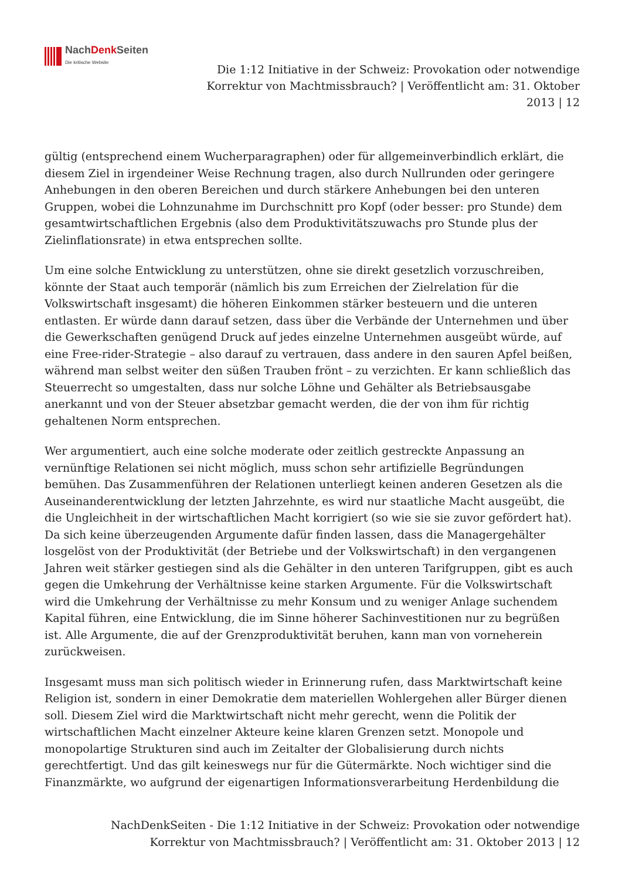NachDenk Seiten
Die kritische Website
Die 1:12 Initiative in der Schweiz: Provokation oder notwendige Korrektur von Machtmissbrauch? | Veröffentlicht am: 31. Oktober 2013 | 12
gültig (entsprechend einem Wucherparagraphen) oder für allgemeinverbindlich erklärt, die diesem Ziel in irgendeiner Weise Rechnung tragen, also durch Nullrunden oder geringere Anhebungen in den oberen Bereichen und durch stärkere Anhebungen bei den unteren Gruppen, wobei die Lohnzunahme im Durchschnitt pro Kopf (oder besser: pro Stunde) dem gesamtwirtschaftlichen Ergebnis (also dem Produktivitätszuwachs pro Stunde plus der Zielinflationsrate) in etwa entsprechen sollte.
Um eine solche Entwicklung zu unterstützen, ohne sie direkt gesetzlich vorzuschreiben, könnte der Staat auch temporär (nämlich bis zum Erreichen der Zielrelation für die Volkswirtschaft insgesamt) die höheren Einkommen stärker besteuern und die unteren entlasten. Er würde dann darauf setzen, dass über die Verbände der Unternehmen und über die Gewerkschaften genügend Druck auf jedes einzelne Unternehmen ausgeübt würde, auf eine Free-rider-Strategie – also darauf zu vertrauen, dass andere in den sauren Apfel beißen, während man selbst weiter den süßen Trauben frönt – zu verzichten. Er kann schließlich das Steuerrecht so umgestalten, dass nur solche Löhne und Gehälter als Betriebsausgabe anerkannt und von der Steuer absetzbar gemacht werden, die der von ihm für richtig gehaltenen Norm entsprechen.
Wer argumentiert, auch eine solche moderate oder zeitlich gestreckte Anpassung an vernünftige Relationen sei nicht möglich, muss schon sehr artifizielle Begründungen bemühen. Das Zusammenführen der Relationen unterliegt keinen anderen Gesetzen als die Auseinanderentwicklung der letzten Jahrzehnte, es wird nur staatliche Macht ausgeübt, die die Ungleichheit in der wirtschaftlichen Macht korrigiert (so wie sie sie zuvor gefördert hat). Da sich keine überzeugenden Argumente dafür finden lassen, dass die Managergehälter losgelöst von der Produktivität (der Betriebe und der Volkswirtschaft) in den vergangenen Jahren weit stärker gestiegen sind als die Gehälter in den unteren Tarifgruppen, gibt es auch gegen die Umkehrung der Verhältnisse keine starken Argumente. Für die Volkswirtschaft wird die Umkehrung der Verhältnisse zu mehr Konsum und zu weniger Anlage suchendem Kapital führen, eine Entwicklung, die im Sinne höherer Sachinvestitionen nur zu begrüßen ist. Alle Argumente, die auf der Grenzproduktivität beruhen, kann man von vorneherein zurückweisen.
Insgesamt muss man sich politisch wieder in Erinnerung rufen, dass Marktwirtschaft keine Religion ist, sondern in einer Demokratie dem materiellen Wohlergehen aller Bürger dienen soll. Diesem Ziel wird die Marktwirtschaft nicht mehr gerecht, wenn die Politik der wirtschaftlichen Macht einzelner Akteure keine klaren Grenzen setzt. Monopole und monopolartige Strukturen sind auch im Zeitalter der Globalisierung durch nichts gerechtfertigt. Und das gilt keineswegs nur für die Gütermärkte. Noch wichtiger sind die Finanzmärkte, wo aufgrund der eigenartigen Informationsverarbeitung Herdenbildung die
NachDenkSeiten - Die 1:12 Initiative in der Schweiz: Provokation oder notwendige Korrektur von Machtmissbrauch? | Veröffentlicht am: 31. Oktober 2013 | 12